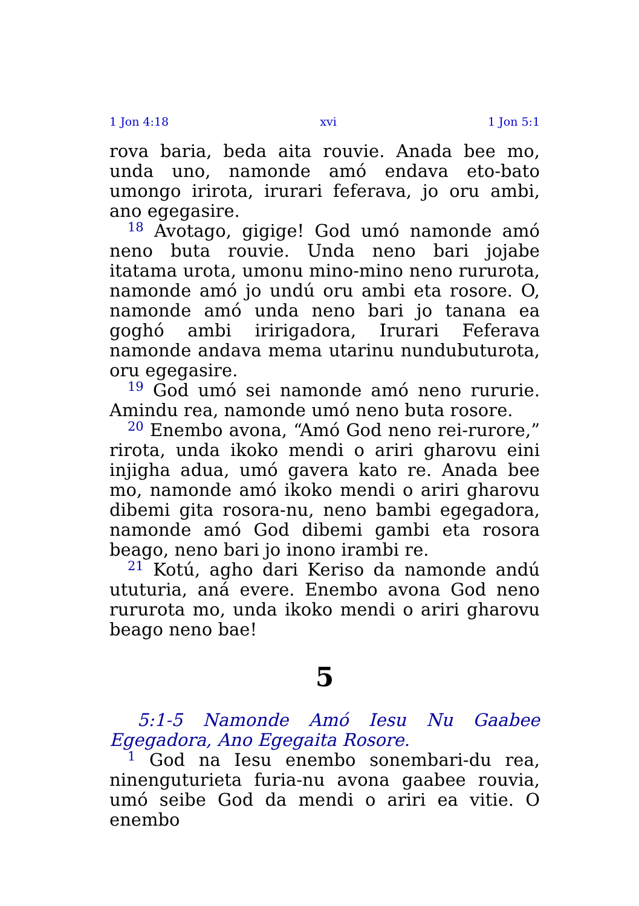1 Jon 4:18 xvi 1 Jon 5:1
rova baria, beda aita rouvie. Anada bee mo, unda uno, namonde amó endava eto-bato umongo irirota, irurari feferava, jo oru ambi, ano egegasire.
<sup>18</sup> Avotago, gigige! God umó namonde amó neno buta rouvie. Unda neno bari jojabe itatama urota, umonu mino-mino neno rururota, namonde amó jo undú oru ambi eta rosore. O, namonde amó unda neno bari jo tanana ea goghó ambi iririgadora, Irurari Feferava namonde andava mema utarinu nundubuturota, oru egegasire.
<sup>19</sup> God umó sei namonde amó neno rururie. Amindu rea, namonde umó neno buta rosore.
<sup>20</sup> Enembo avona, “Amó God neno rei-rurore,” rirota, unda ikoko mendi o ariri gharovu eini injigha adua, umó gavera kato re. Anada bee mo, namonde amó ikoko mendi o ariri gharovu dibemi gita rosora-nu, neno bambi egegadora, namonde amó God dibemi gambi eta rosora beago, neno bari jo inono irambi re.
<sup>21</sup> Kotú, agho dari Keriso da namonde andú ututuria, aná evere. Enembo avona God neno rururota mo, unda ikoko mendi o ariri gharovu beago neno bae!
5
5:1-5 Namonde Amó Iesu Nu Gaabee Egegadora, Ano Egegaita Rosore.
<sup>1</sup> God na Iesu enembo sonembari-du rea, ninenguturieta furia-nu avona gaabee rouvia, umó seibe God da mendi o ariri ea vitie. O enembo